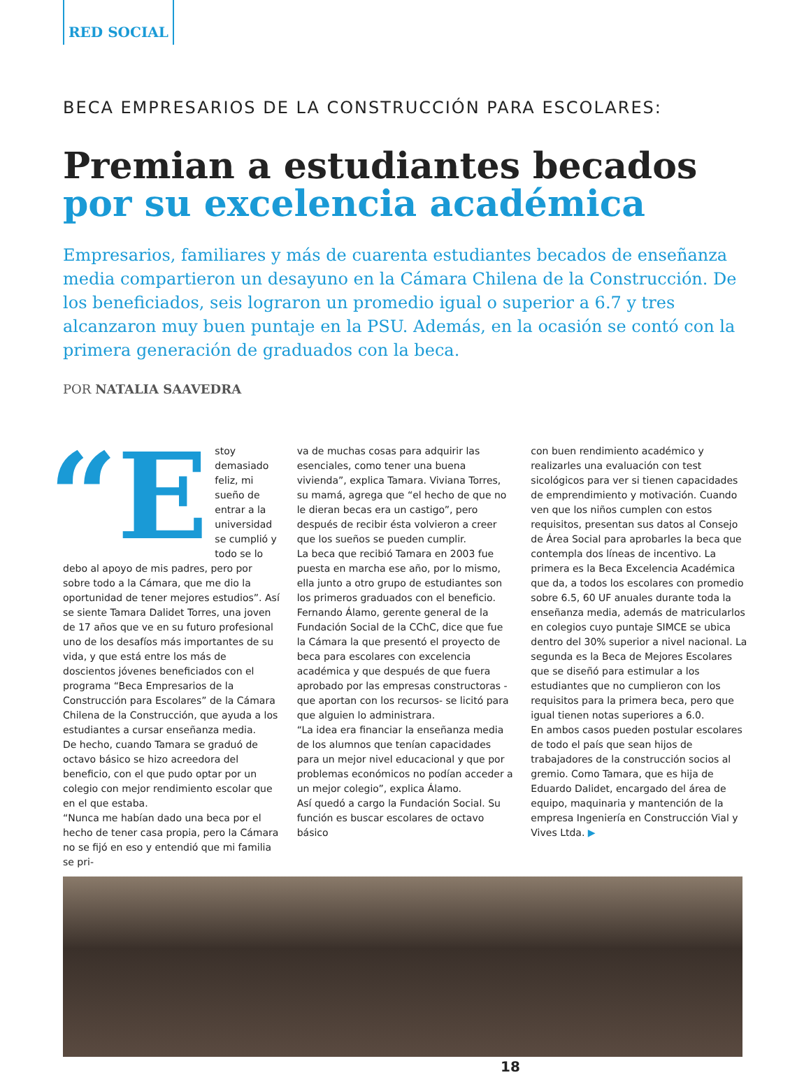RED SOCIAL
BECA EMPRESARIOS DE LA CONSTRUCCIÓN PARA ESCOLARES:
Premian a estudiantes becados
por su excelencia académica
Empresarios, familiares y más de cuarenta estudiantes becados de enseñanza media compartieron un desayuno en la Cámara Chilena de la Construcción. De los beneficiados, seis lograron un promedio igual o superior a 6.7 y tres alcanzaron muy buen puntaje en la PSU. Además, en la ocasión se contó con la primera generación de graduados con la beca.
POR NATALIA SAAVEDRA
“E stoy demasiado feliz, mi sueño de entrar a la universidad se cumplió y todo se lo debo al apoyo de mis padres, pero por sobre todo a la Cámara, que me dio la oportunidad de tener mejores estudios”. Así se siente Tamara Dalidet Torres, una joven de 17 años que ve en su futuro profesional uno de los desafíos más importantes de su vida, y que está entre los más de doscientos jóvenes beneficiados con el programa “Beca Empresarios de la Construcción para Escolares” de la Cámara Chilena de la Construcción, que ayuda a los estudiantes a cursar enseñanza media.
De hecho, cuando Tamara se graduó de octavo básico se hizo acreedora del beneficio, con el que pudo optar por un colegio con mejor rendimiento escolar que en el que estaba.
“Nunca me habían dado una beca por el hecho de tener casa propia, pero la Cámara no se fijó en eso y entendió que mi familia se pri-
va de muchas cosas para adquirir las esenciales, como tener una buena vivienda”, explica Tamara. Viviana Torres, su mamá, agrega que “el hecho de que no le dieran becas era un castigo”, pero después de recibir ésta volvieron a creer que los sueños se pueden cumplir.
La beca que recibió Tamara en 2003 fue puesta en marcha ese año, por lo mismo, ella junto a otro grupo de estudiantes son los primeros graduados con el beneficio.
Fernando Álamo, gerente general de la Fundación Social de la CChC, dice que fue la Cámara la que presentó el proyecto de beca para escolares con excelencia académica y que después de que fuera aprobado por las empresas constructoras -que aportan con los recursos- se licitó para que alguien lo administrara.
“La idea era financiar la enseñanza media de los alumnos que tenían capacidades para un mejor nivel educacional y que por problemas económicos no podían acceder a un mejor colegio”, explica Álamo.
Así quedó a cargo la Fundación Social. Su función es buscar escolares de octavo básico
con buen rendimiento académico y realizarles una evaluación con test sicológicos para ver si tienen capacidades de emprendimiento y motivación. Cuando ven que los niños cumplen con estos requisitos, presentan sus datos al Consejo de Área Social para aprobarles la beca que contempla dos líneas de incentivo. La primera es la Beca Excelencia Académica que da, a todos los escolares con promedio sobre 6.5, 60 UF anuales durante toda la enseñanza media, además de matricularlos en colegios cuyo puntaje SIMCE se ubica dentro del 30% superior a nivel nacional. La segunda es la Beca de Mejores Escolares que se diseñó para estimular a los estudiantes que no cumplieron con los requisitos para la primera beca, pero que igual tienen notas superiores a 6.0.
En ambos casos pueden postular escolares de todo el país que sean hijos de trabajadores de la construcción socios al gremio. Como Tamara, que es hija de Eduardo Dalidet, encargado del área de equipo, maquinaria y mantención de la empresa Ingeniería en Construcción Vial y Vives Ltda. ▶
18